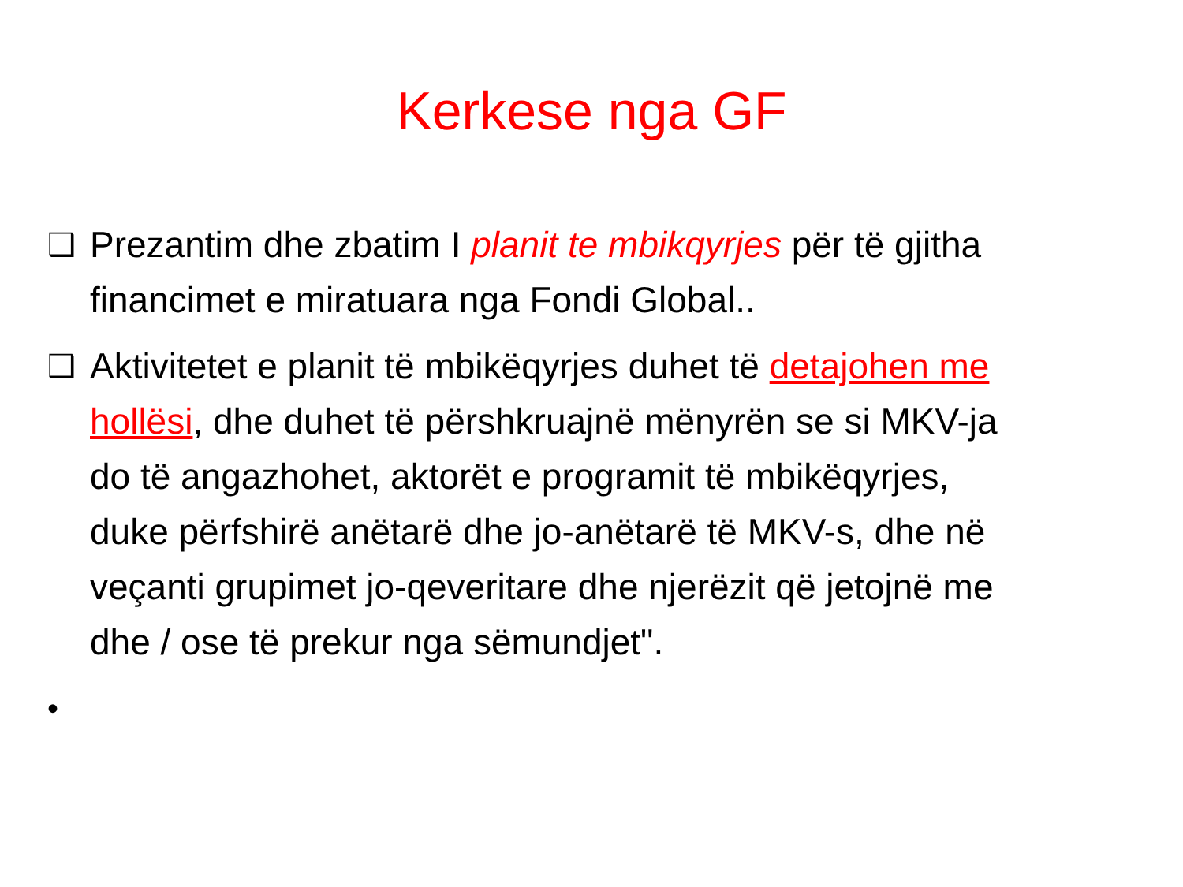Kerkese nga GF
❑
Prezantim dhe zbatim I planit te mbikqyrjes për të gjitha financimet e miratuara nga Fondi Global..
❑
Aktivitetet e planit të mbikëqyrjes duhet të detajohen me hollësi, dhe duhet të përshkruajnë mënyrën se si MKV-ja do të angazhohet, aktorët e programit të mbikëqyrjes, duke përfshirë anëtarë dhe jo-anëtarë të MKV-s, dhe në veçanti grupimet jo-qeveritare dhe njerëzit që jetojnë me dhe / ose të prekur nga sëmundjet".
•